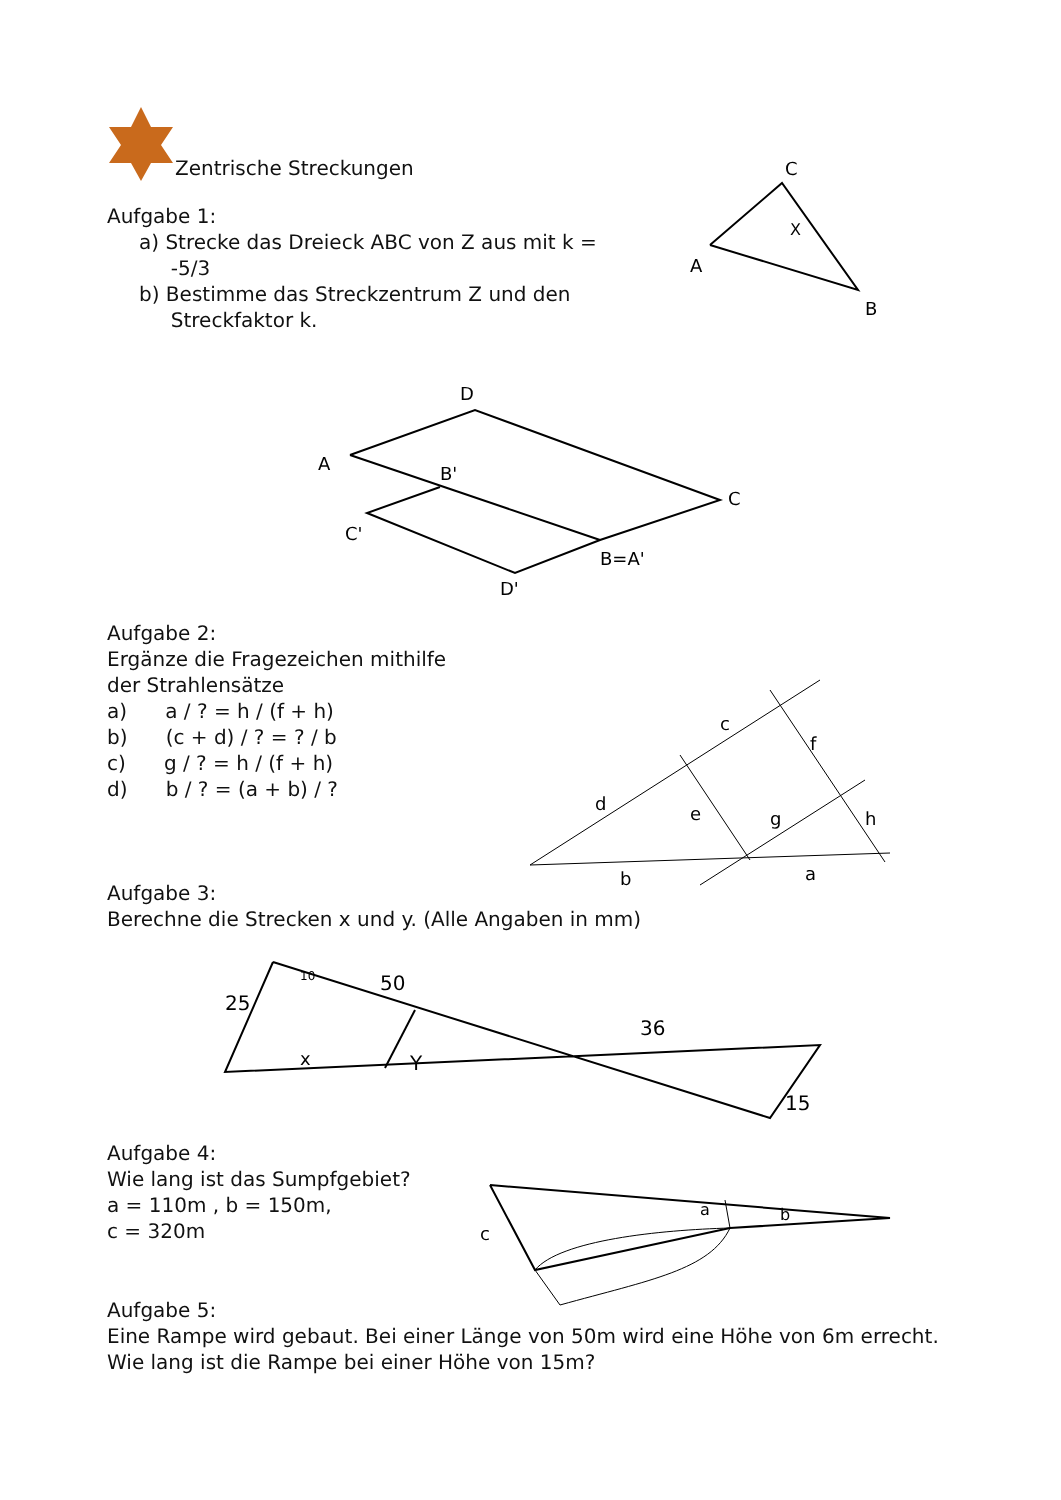Zentrische Streckungen
Aufgabe 1:
a) Strecke das Dreieck ABC von Z aus mit k =
-5/3
b) Bestimme das Streckzentrum Z und den
Streckfaktor k.
A
C
B
X
A
D
C
B'
C'
B=A'
D'
Aufgabe 2:
Ergänze die Fragezeichen mithilfe
der Strahlensätze
a) a / ? = h / (f + h)
b) (c + d) / ? = ? / b
c) g / ? = h / (f + h)
d) b / ? = (a + b) / ?
c
f
d
e
g
h
b
a
Aufgabe 3:
Berechne die Strecken x und y. (Alle Angaben in mm)
25
10
50
36
x
Y
15
Aufgabe 4:
Wie lang ist das Sumpfgebiet?
a = 110m , b = 150m,
c = 320m
c
a
b
Aufgabe 5:
Eine Rampe wird gebaut. Bei einer Länge von 50m wird eine Höhe von 6m errecht. Wie lang ist die Rampe bei einer Höhe von 15m?